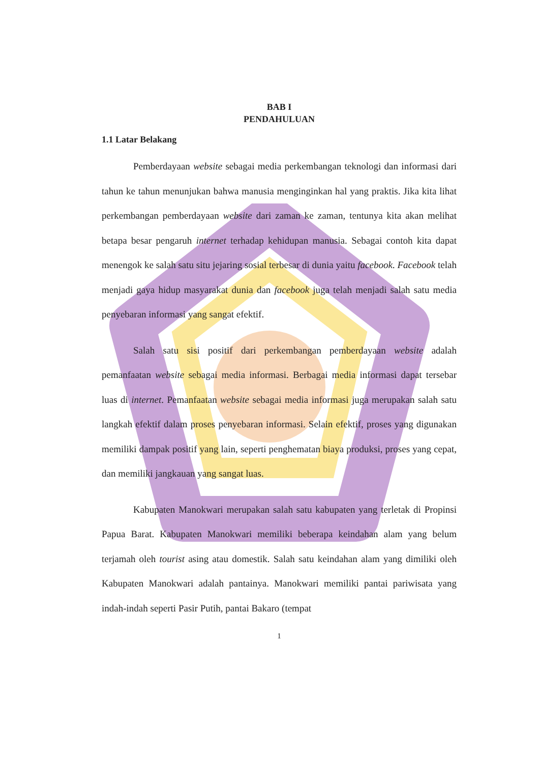BAB I
PENDAHULUAN
1.1 Latar Belakang
Pemberdayaan website sebagai media perkembangan teknologi dan informasi dari tahun ke tahun menunjukan bahwa manusia menginginkan hal yang praktis. Jika kita lihat perkembangan pemberdayaan website dari zaman ke zaman, tentunya kita akan melihat betapa besar pengaruh internet terhadap kehidupan manusia. Sebagai contoh kita dapat menengok ke salah satu situ jejaring sosial terbesar di dunia yaitu facebook. Facebook telah menjadi gaya hidup masyarakat dunia dan facebook juga telah menjadi salah satu media penyebaran informasi yang sangat efektif.
Salah satu sisi positif dari perkembangan pemberdayaan website adalah pemanfaatan website sebagai media informasi. Berbagai media informasi dapat tersebar luas di internet. Pemanfaatan website sebagai media informasi juga merupakan salah satu langkah efektif dalam proses penyebaran informasi. Selain efektif, proses yang digunakan memiliki dampak positif yang lain, seperti penghematan biaya produksi, proses yang cepat, dan memiliki jangkauan yang sangat luas.
Kabupaten Manokwari merupakan salah satu kabupaten yang terletak di Propinsi Papua Barat. Kabupaten Manokwari memiliki beberapa keindahan alam yang belum terjamah oleh tourist asing atau domestik. Salah satu keindahan alam yang dimiliki oleh Kabupaten Manokwari adalah pantainya. Manokwari memiliki pantai pariwisata yang indah-indah seperti Pasir Putih, pantai Bakaro (tempat
1